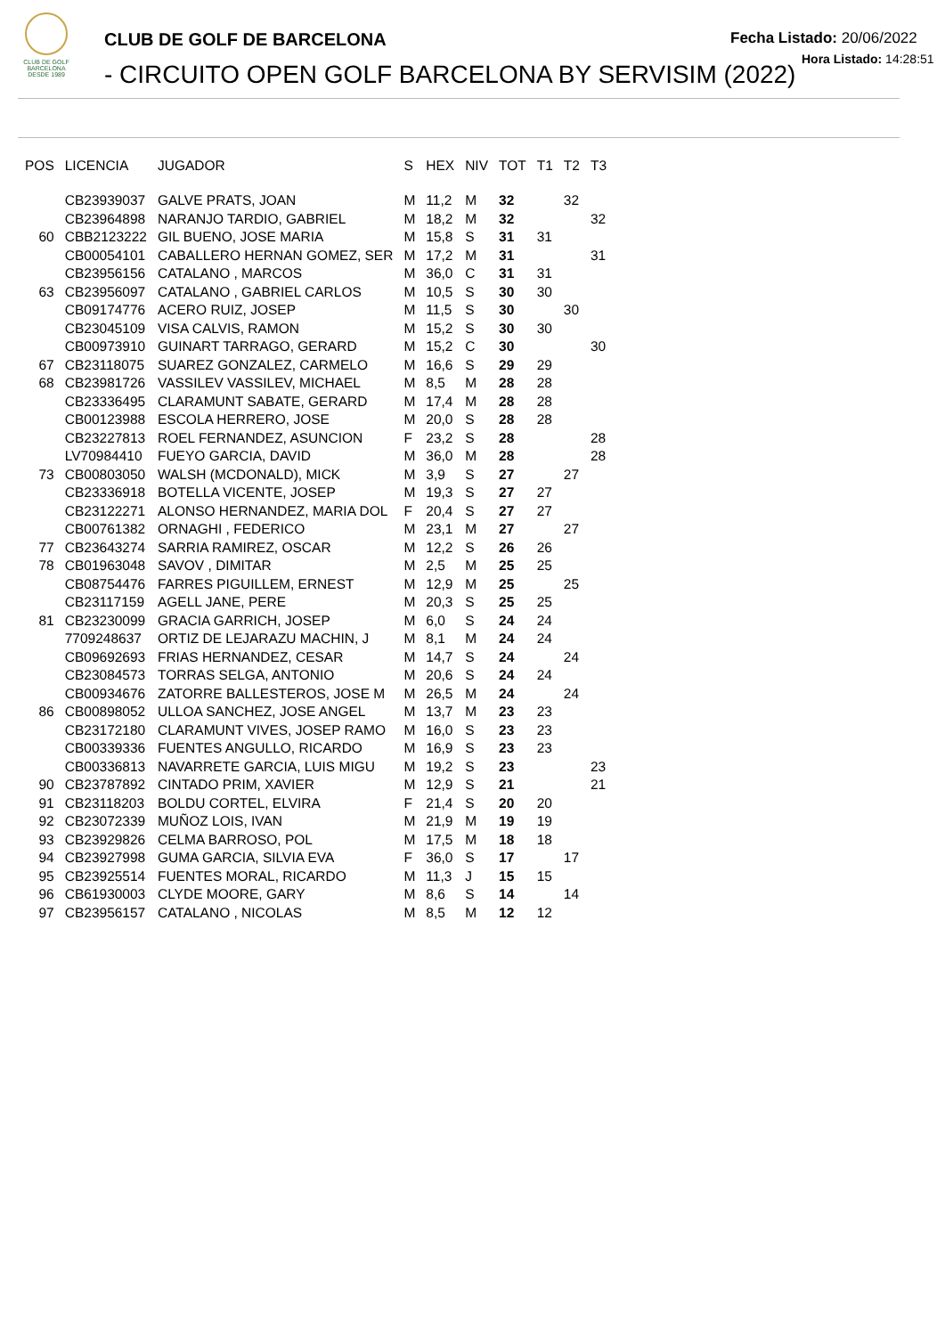CLUB DE GOLF BARCELONA
DESDE 1989
CLUB DE GOLF DE BARCELONA Fecha Listado: 20/06/2022
- CIRCUITO OPEN GOLF BARCELONA BY SERVISIM (2022)
Hora Listado: 14:28:51
| POS | LICENCIA | JUGADOR | S | HEX | NIV | TOT | T1 | T2 | T3 |
| --- | --- | --- | --- | --- | --- | --- | --- | --- | --- |
| | CB23939037 | GALVE PRATS, JOAN | M | 11,2 | M | 32 | | 32 | |
| | CB23964898 | NARANJO TARDIO, GABRIEL | M | 18,2 | M | 32 | | | 32 |
| 60 | CBB2123222 | GIL BUENO, JOSE MARIA | M | 15,8 | S | 31 | 31 | | |
| | CB00054101 | CABALLERO HERNAN GOMEZ, SER | M | 17,2 | M | 31 | | | 31 |
| | CB23956156 | CATALANO , MARCOS | M | 36,0 | C | 31 | 31 | | |
| 63 | CB23956097 | CATALANO , GABRIEL CARLOS | M | 10,5 | S | 30 | 30 | | |
| | CB09174776 | ACERO RUIZ, JOSEP | M | 11,5 | S | 30 | | 30 | |
| | CB23045109 | VISA CALVIS, RAMON | M | 15,2 | S | 30 | 30 | | |
| | CB00973910 | GUINART TARRAGO, GERARD | M | 15,2 | C | 30 | | | 30 |
| 67 | CB23118075 | SUAREZ GONZALEZ, CARMELO | M | 16,6 | S | 29 | 29 | | |
| 68 | CB23981726 | VASSILEV VASSILEV, MICHAEL | M | 8,5 | M | 28 | 28 | | |
| | CB23336495 | CLARAMUNT SABATE, GERARD | M | 17,4 | M | 28 | 28 | | |
| | CB00123988 | ESCOLA HERRERO, JOSE | M | 20,0 | S | 28 | 28 | | |
| | CB23227813 | ROEL FERNANDEZ, ASUNCION | F | 23,2 | S | 28 | | | 28 |
| | LV70984410 | FUEYO GARCIA, DAVID | M | 36,0 | M | 28 | | | 28 |
| 73 | CB00803050 | WALSH (MCDONALD), MICK | M | 3,9 | S | 27 | | 27 | |
| | CB23336918 | BOTELLA VICENTE, JOSEP | M | 19,3 | S | 27 | 27 | | |
| | CB23122271 | ALONSO HERNANDEZ, MARIA DOL | F | 20,4 | S | 27 | 27 | | |
| | CB00761382 | ORNAGHI , FEDERICO | M | 23,1 | M | 27 | | 27 | |
| 77 | CB23643274 | SARRIA RAMIREZ, OSCAR | M | 12,2 | S | 26 | 26 | | |
| 78 | CB01963048 | SAVOV , DIMITAR | M | 2,5 | M | 25 | 25 | | |
| | CB08754476 | FARRES PIGUILLEM, ERNEST | M | 12,9 | M | 25 | | 25 | |
| | CB23117159 | AGELL JANE, PERE | M | 20,3 | S | 25 | 25 | | |
| 81 | CB23230099 | GRACIA GARRICH, JOSEP | M | 6,0 | S | 24 | 24 | | |
| | 7709248637 | ORTIZ DE LEJARAZU MACHIN, J | M | 8,1 | M | 24 | 24 | | |
| | CB09692693 | FRIAS HERNANDEZ, CESAR | M | 14,7 | S | 24 | | 24 | |
| | CB23084573 | TORRAS SELGA, ANTONIO | M | 20,6 | S | 24 | 24 | | |
| | CB00934676 | ZATORRE BALLESTEROS, JOSE M | M | 26,5 | M | 24 | | 24 | |
| 86 | CB00898052 | ULLOA SANCHEZ, JOSE ANGEL | M | 13,7 | M | 23 | 23 | | |
| | CB23172180 | CLARAMUNT VIVES, JOSEP RAMO | M | 16,0 | S | 23 | 23 | | |
| | CB00339336 | FUENTES ANGULLO, RICARDO | M | 16,9 | S | 23 | 23 | | |
| | CB00336813 | NAVARRETE GARCIA, LUIS MIGU | M | 19,2 | S | 23 | | | 23 |
| 90 | CB23787892 | CINTADO PRIM, XAVIER | M | 12,9 | S | 21 | | | 21 |
| 91 | CB23118203 | BOLDU CORTEL, ELVIRA | F | 21,4 | S | 20 | 20 | | |
| 92 | CB23072339 | MUÑOZ LOIS, IVAN | M | 21,9 | M | 19 | 19 | | |
| 93 | CB23929826 | CELMA BARROSO, POL | M | 17,5 | M | 18 | 18 | | |
| 94 | CB23927998 | GUMA GARCIA, SILVIA EVA | F | 36,0 | S | 17 | | 17 | |
| 95 | CB23925514 | FUENTES MORAL, RICARDO | M | 11,3 | J | 15 | 15 | | |
| 96 | CB61930003 | CLYDE MOORE, GARY | M | 8,6 | S | 14 | | 14 | |
| 97 | CB23956157 | CATALANO , NICOLAS | M | 8,5 | M | 12 | 12 | | |